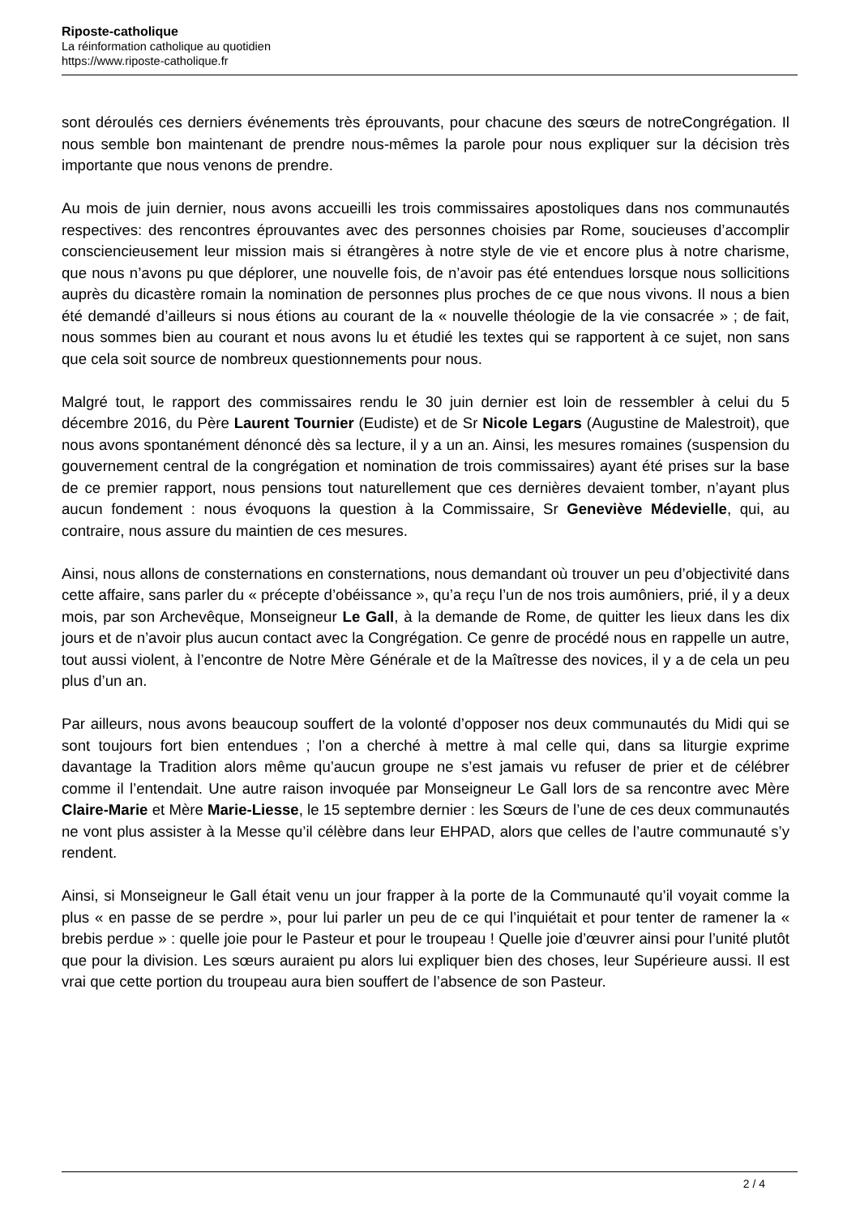Riposte-catholique
La réinformation catholique au quotidien
https://www.riposte-catholique.fr
sont déroulés ces derniers événements très éprouvants, pour chacune des sœurs de notreCongrégation. Il nous semble bon maintenant de prendre nous-mêmes la parole pour nous expliquer sur la décision très importante que nous venons de prendre.
Au mois de juin dernier, nous avons accueilli les trois commissaires apostoliques dans nos communautés respectives: des rencontres éprouvantes avec des personnes choisies par Rome, soucieuses d’accomplir consciencieusement leur mission mais si étrangères à notre style de vie et encore plus à notre charisme, que nous n’avons pu que déplorer, une nouvelle fois, de n’avoir pas été entendues lorsque nous sollicitions auprès du dicastère romain la nomination de personnes plus proches de ce que nous vivons. Il nous a bien été demandé d’ailleurs si nous étions au courant de la « nouvelle théologie de la vie consacrée » ; de fait, nous sommes bien au courant et nous avons lu et étudié les textes qui se rapportent à ce sujet, non sans que cela soit source de nombreux questionnements pour nous.
Malgré tout, le rapport des commissaires rendu le 30 juin dernier est loin de ressembler à celui du 5 décembre 2016, du Père Laurent Tournier (Eudiste) et de Sr Nicole Legars (Augustine de Malestroit), que nous avons spontanément dénoncé dès sa lecture, il y a un an. Ainsi, les mesures romaines (suspension du gouvernement central de la congrégation et nomination de trois commissaires) ayant été prises sur la base de ce premier rapport, nous pensions tout naturellement que ces dernières devaient tomber, n’ayant plus aucun fondement : nous évoquons la question à la Commissaire, Sr Geneviève Médevielle, qui, au contraire, nous assure du maintien de ces mesures.
Ainsi, nous allons de consternations en consternations, nous demandant où trouver un peu d’objectivité dans cette affaire, sans parler du « précepte d’obéissance », qu’a reçu l’un de nos trois aumôniers, prié, il y a deux mois, par son Archevêque, Monseigneur Le Gall, à la demande de Rome, de quitter les lieux dans les dix jours et de n’avoir plus aucun contact avec la Congrégation. Ce genre de procédé nous en rappelle un autre, tout aussi violent, à l’encontre de Notre Mère Générale et de la Maîtresse des novices, il y a de cela un peu plus d’un an.
Par ailleurs, nous avons beaucoup souffert de la volonté d’opposer nos deux communautés du Midi qui se sont toujours fort bien entendues ; l’on a cherché à mettre à mal celle qui, dans sa liturgie exprime davantage la Tradition alors même qu’aucun groupe ne s’est jamais vu refuser de prier et de célébrer comme il l’entendait. Une autre raison invoquée par Monseigneur Le Gall lors de sa rencontre avec Mère Claire-Marie et Mère Marie-Liesse, le 15 septembre dernier : les Sœurs de l’une de ces deux communautés ne vont plus assister à la Messe qu’il célèbre dans leur EHPAD, alors que celles de l’autre communauté s’y rendent.
Ainsi, si Monseigneur le Gall était venu un jour frapper à la porte de la Communauté qu’il voyait comme la plus « en passe de se perdre », pour lui parler un peu de ce qui l’inquiétait et pour tenter de ramener la « brebis perdue » : quelle joie pour le Pasteur et pour le troupeau ! Quelle joie d’œuvrer ainsi pour l’unité plutôt que pour la division. Les sœurs auraient pu alors lui expliquer bien des choses, leur Supérieure aussi. Il est vrai que cette portion du troupeau aura bien souffert de l’absence de son Pasteur.
2 / 4